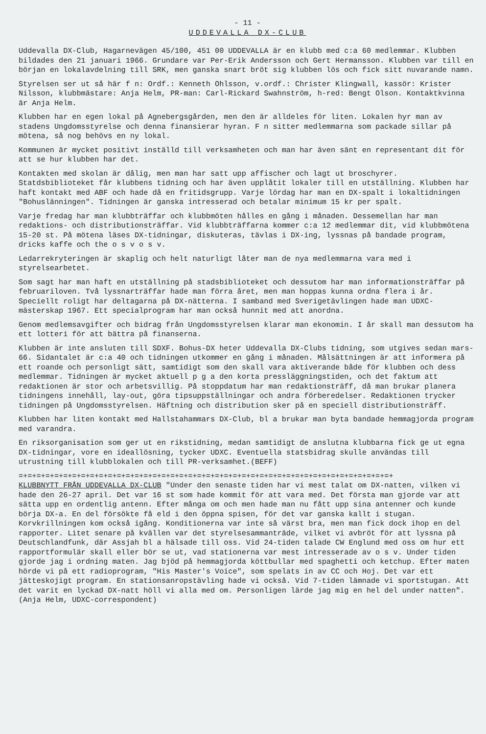- 11 -
UDDEVALLA DX-CLUB
Uddevalla DX-Club, Hagarnevägen 45/100, 451 00 UDDEVALLA är en klubb med c:a 60 medlemmar. Klubben bildades den 21 januari 1966. Grundare var Per-Erik Andersson och Gert Hermansson. Klubben var till en början en lokalavdelning till SRK, men ganska snart bröt sig klubben lös och fick sitt nuvarande namn.
Styrelsen ser ut så här f n: Ordf.: Kenneth Ohlsson, v.ordf.: Christer Klingwall, kassör: Krister Nilsson, klubbmästare: Anja Helm, PR-man: Carl-Rickard Swahnström, h-red: Bengt Olson. Kontaktkvinna är Anja Helm.
Klubben har en egen lokal på Agnebergsgården, men den är alldeles för liten. Lokalen hyr man av stadens Ungdomsstyrelse och denna finansierar hyran. F n sitter medlemmarna som packade sillar på mötena, så nog behövs en ny lokal.
Kommunen är mycket positivt inställd till verksamheten och man har även sänt en representant dit för att se hur klubben har det.
Kontakten med skolan är dålig, men man har satt upp affischer och lagt ut broschyrer. Statdsbiblioteket får klubbens tidning och har även upplåtit lokaler till en utställning. Klubben har haft kontakt med ABF och hade då en fritidsgrupp. Varje lördag har man en DX-spalt i lokaltidningen "Bohuslänningen". Tidningen är ganska intresserad och betalar minimum 15 kr per spalt.
Varje fredag har man klubbträffar och klubbmöten hålles en gång i månaden. Dessemellan har man redaktions- och distributionsträffar. Vid klubbträffarna kommer c:a 12 medlemmar dit, vid klubbmötena 15-20 st. På mötena läses DX-tidningar, diskuteras, tävlas i DX-ing, lyssnas på bandade program, dricks kaffe och the o s v o s v.
Ledarrekryteringen är skaplig och helt naturligt låter man de nya medlemmarna vara med i styrelsearbetet.
Som sagt har man haft en utställning på stadsbiblioteket och dessutom har man informationsträffar på februariloven. Två lyssnarträffar hade man förra året, men man hoppas kunna ordna flera i år. Speciellt roligt har deltagarna på DX-nätterna. I samband med Sverigetävlingen hade man UDXC-mästerskap 1967. Ett specialprogram har man också hunnit med att anordna.
Genom medlemsavgifter och bidrag från Ungdomsstyrelsen klarar man ekonomin. I år skall man dessutom ha ett lotteri för att bättra på finanserna.
Klubben är inte ansluten till SDXF. Bohus-DX heter Uddevalla DX-Clubs tidning, som utgives sedan mars-66. Sidantalet är c:a 40 och tidningen utkommer en gång i månaden. Målsättningen är att informera på ett roande och personligt sätt, samtidigt som den skall vara aktiverande både för klubben och dess medlemmar. Tidningen är mycket aktuell p g a den korta pressläggningstiden, och det faktum att redaktionen är stor och arbetsvillig. På stoppdatum har man redaktionsträff, då man brukar planera tidningens innehåll, lay-out, göra tipsuppställningar och andra förberedelser. Redaktionen trycker tidningen på Ungdomsstyrelsen. Häftning och distribution sker på en speciell distributionsträff.
Klubben har liten kontakt med Hallstahammars DX-Club, bl a brukar man byta bandade hemmagjorda program med varandra.
En riksorganisation som ger ut en rikstidning, medan samtidigt de anslutna klubbarna fick ge ut egna DX-tidningar, vore en ideallösning, tycker UDXC. Eventuella statsbidrag skulle användas till utrustning till klubblokalen och till PR-verksamhet.(BEFF)
=+=+=+=+=+=+=+=+=+=+=+=+=+=+=+=+=+=+=+=+=+=+=+=+=+=+=+=+=+=+=+=+=+=+=+=+=+=+=+=+=+=+
KLUBBNYTT FRÅN UDDEVALLA DX-CLUB "Under den senaste tiden har vi mest talat om DX-natten, vilken vi hade den 26-27 april. Det var 16 st som hade kommit för att vara med. Det första man gjorde var att sätta upp en ordentlig antenn. Efter många om och men hade man nu fått upp sina antenner och kunde börja DX-a. En del försökte få eld i den öppna spisen, för det var ganska kallt i stugan. Korvkrillningen kom också igång. Konditionerna var inte så värst bra, men man fick dock ihop en del rapporter. Litet senare på kvällen var det styrelsesammanträde, vilket vi avbröt för att lyssna på Deutschlandfunk, där Assjah bl a hälsade till oss. Vid 24-tiden talade CW Englund med oss om hur ett rapportformulär skall eller bör se ut, vad stationerna var mest intresserade av o s v. Under tiden gjorde jag i ordning maten. Jag bjöd på hemmagjorda köttbullar med spaghetti och ketchup. Efter maten hörde vi på ett radioprogram, "His Master's Voice", som spelats in av CC och Hoj. Det var ett jätteskojigt program. En stationsanropstävling hade vi också. Vid 7-tiden lämnade vi sportstugan. Att det varit en lyckad DX-natt höll vi alla med om. Personligen lärde jag mig en hel del under natten". (Anja Helm, UDXC-correspondent)